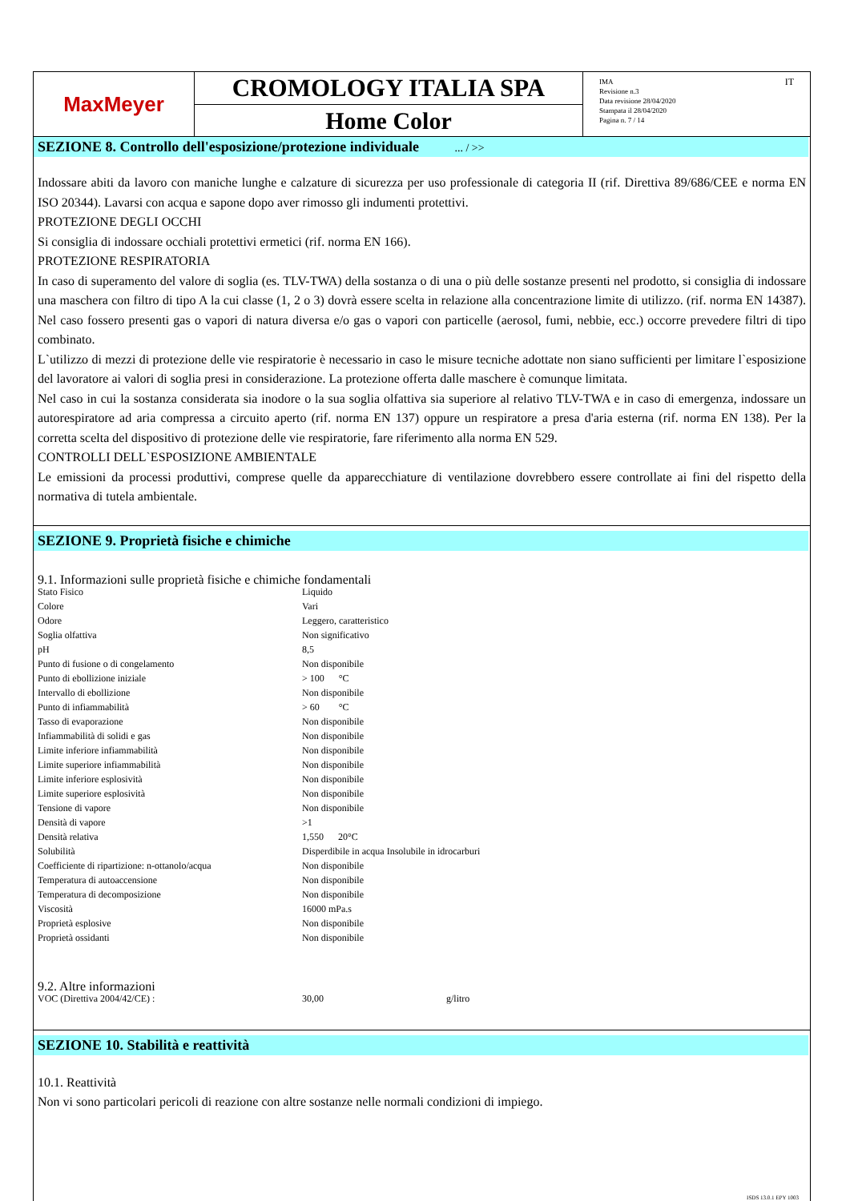MaxMeyer
CROMOLOGY ITALIA SPA
Home Color
IMA
Revisione n.3
Data revisione 28/04/2020
Stampata il 28/04/2020
Pagina n. 7 / 14
IT
SEZIONE 8. Controllo dell'esposizione/protezione individuale ... / >>
Indossare abiti da lavoro con maniche lunghe e calzature di sicurezza per uso professionale di categoria II (rif. Direttiva 89/686/CEE e norma EN ISO 20344). Lavarsi con acqua e sapone dopo aver rimosso gli indumenti protettivi.
PROTEZIONE DEGLI OCCHI
Si consiglia di indossare occhiali protettivi ermetici (rif. norma EN 166).
PROTEZIONE RESPIRATORIA
In caso di superamento del valore di soglia (es. TLV-TWA) della sostanza o di una o più delle sostanze presenti nel prodotto, si consiglia di indossare una maschera con filtro di tipo A la cui classe (1, 2 o 3) dovrà essere scelta in relazione alla concentrazione limite di utilizzo. (rif. norma EN 14387). Nel caso fossero presenti gas o vapori di natura diversa e/o gas o vapori con particelle (aerosol, fumi, nebbie, ecc.) occorre prevedere filtri di tipo combinato.
L`utilizzo di mezzi di protezione delle vie respiratorie è necessario in caso le misure tecniche adottate non siano sufficienti per limitare l`esposizione del lavoratore ai valori di soglia presi in considerazione. La protezione offerta dalle maschere è comunque limitata.
Nel caso in cui la sostanza considerata sia inodore o la sua soglia olfattiva sia superiore al relativo TLV-TWA e in caso di emergenza, indossare un autorespiratore ad aria compressa a circuito aperto (rif. norma EN 137) oppure un respiratore a presa d'aria esterna (rif. norma EN 138). Per la corretta scelta del dispositivo di protezione delle vie respiratorie, fare riferimento alla norma EN 529.
CONTROLLI DELL`ESPOSIZIONE AMBIENTALE
Le emissioni da processi produttivi, comprese quelle da apparecchiature di ventilazione dovrebbero essere controllate ai fini del rispetto della normativa di tutela ambientale.
SEZIONE 9. Proprietà fisiche e chimiche
9.1. Informazioni sulle proprietà fisiche e chimiche fondamentali
| Stato Fisico | Liquido |
| Colore | Vari |
| Odore | Leggero, caratteristico |
| Soglia olfattiva | Non significativo |
| pH | 8,5 |
| Punto di fusione o di congelamento | Non disponibile |
| Punto di ebollizione iniziale | > 100 °C |
| Intervallo di ebollizione | Non disponibile |
| Punto di infiammabilità | > 60 °C |
| Tasso di evaporazione | Non disponibile |
| Infiammabilità di solidi e gas | Non disponibile |
| Limite inferiore infiammabilità | Non disponibile |
| Limite superiore infiammabilità | Non disponibile |
| Limite inferiore esplosività | Non disponibile |
| Limite superiore esplosività | Non disponibile |
| Tensione di vapore | Non disponibile |
| Densità di vapore | >1 |
| Densità relativa | 1,550 20°C |
| Solubilità | Disperdibile in acqua Insolubile in idrocarburi |
| Coefficiente di ripartizione: n-ottanolo/acqua | Non disponibile |
| Temperatura di autoaccensione | Non disponibile |
| Temperatura di decomposizione | Non disponibile |
| Viscosità | 16000 mPa.s |
| Proprietà esplosive | Non disponibile |
| Proprietà ossidanti | Non disponibile |
9.2. Altre informazioni
| VOC (Direttiva 2004/42/CE) : | 30,00 | g/litro |
SEZIONE 10. Stabilità e reattività
10.1. Reattività
Non vi sono particolari pericoli di reazione con altre sostanze nelle normali condizioni di impiego.
ISDS 13.0.1 EPY 1003